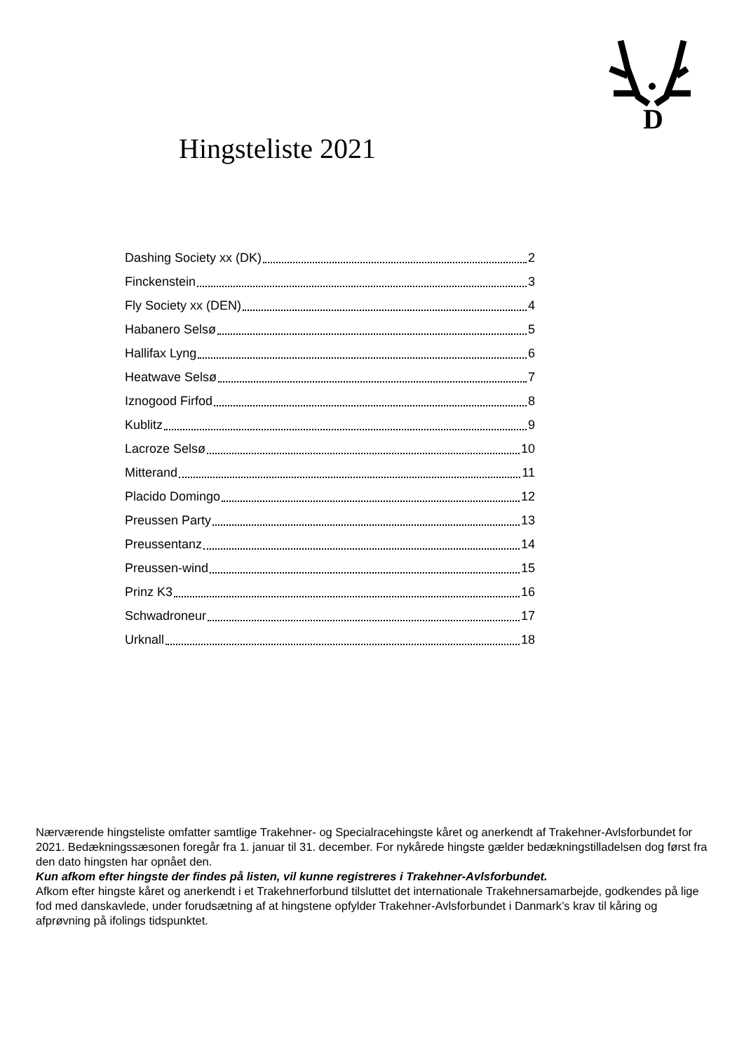D
Hingsteliste 2021
Dashing Society xx (DK) 2
Finckenstein 3
Fly Society xx (DEN) 4
Habanero Selsø 5
Hallifax Lyng 6
Heatwave Selsø 7
Iznogood Firfod 8
Kublitz 9
Lacroze Selsø 10
Mitterand 11
Placido Domingo 12
Preussen Party 13
Preussentanz 14
Preussen-wind 15
Prinz K3 16
Schwadroneur 17
Urknall 18
Nærværende hingsteliste omfatter samtlige Trakehner- og Specialracehingste kåret og anerkendt af Trakehner-Avlsforbundet for 2021. Bedækningssæsonen foregår fra 1. januar til 31. december. For nykårede hingste gælder bedækningstilladelsen dog først fra den dato hingsten har opnået den.
Kun afkom efter hingste der findes på listen, vil kunne registreres i Trakehner-Avlsforbundet.
Afkom efter hingste kåret og anerkendt i et Trakehnerforbund tilsluttet det internationale Trakehnersamarbejde, godkendes på lige fod med danskavlede, under forudsætning af at hingstene opfylder Trakehner-Avlsforbundet i Danmark’s krav til kåring og afprøvning på ifolings tidspunktet.